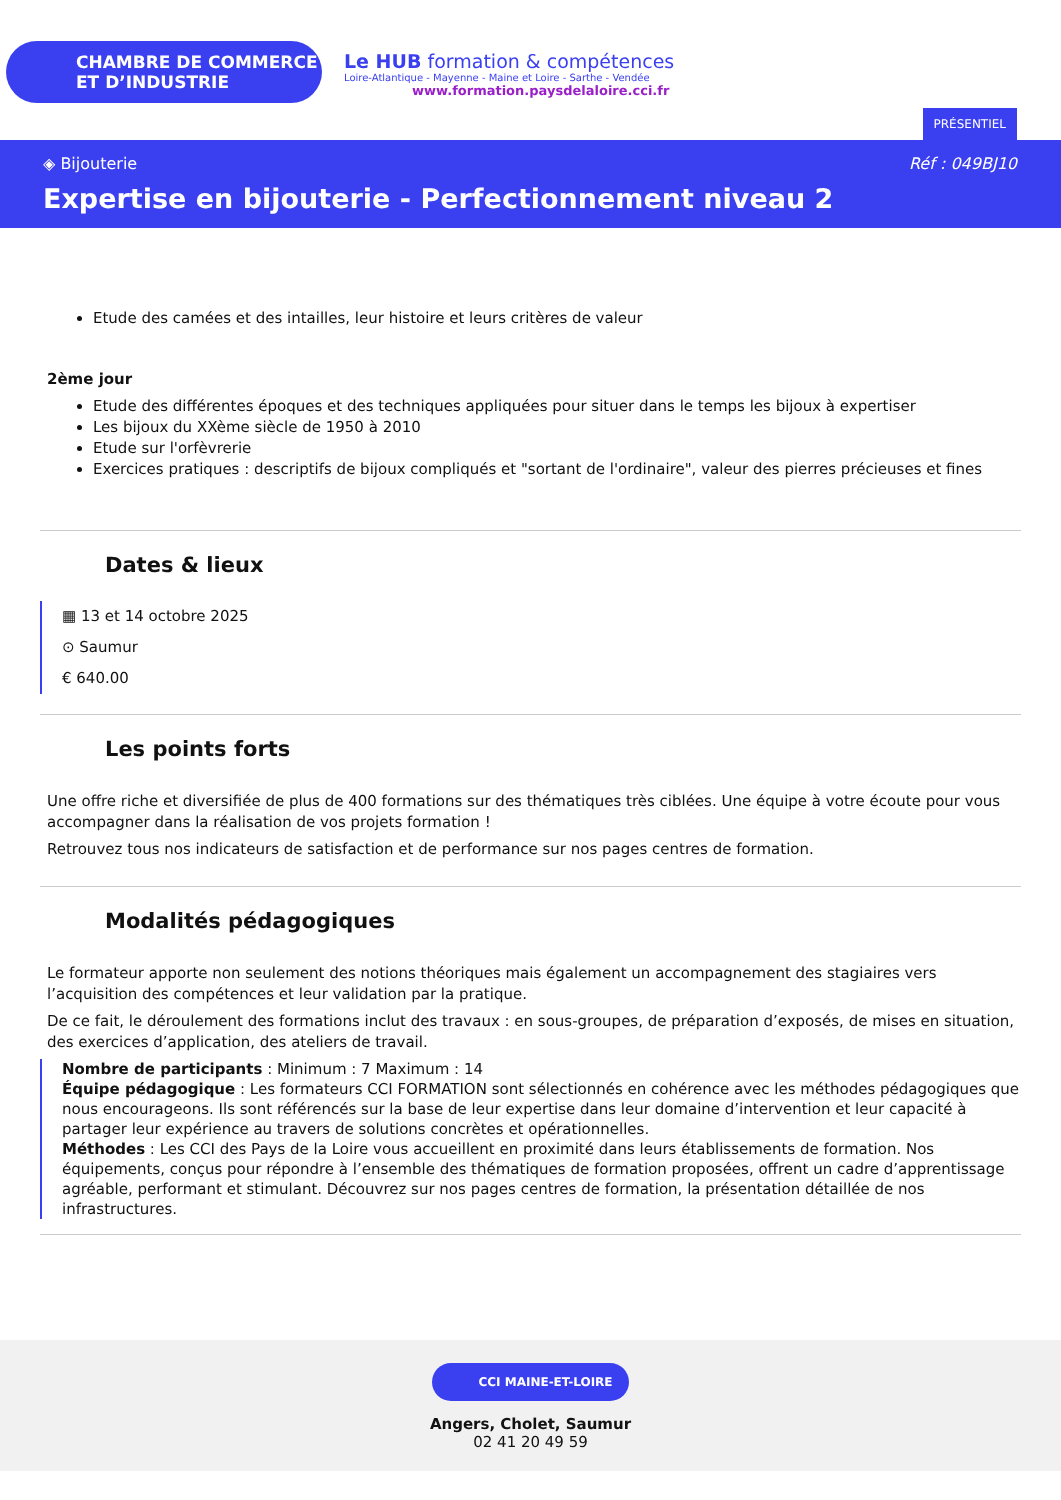CHAMBRE DE COMMERCE
ET D’INDUSTRIE
Le HUB formation & compétences
Loire-Atlantique - Mayenne - Maine et Loire - Sarthe - Vendée
www.formation.paysdelaloire.cci.fr
PRÉSENTIEL
◈ Bijouterie Réf : 049BJ10
Expertise en bijouterie - Perfectionnement niveau 2
Etude des camées et des intailles, leur histoire et leurs critères de valeur
2ème jour
Etude des différentes époques et des techniques appliquées pour situer dans le temps les bijoux à expertiser
Les bijoux du XXème siècle de 1950 à 2010
Etude sur l'orfèvrerie
Exercices pratiques : descriptifs de bijoux compliqués et "sortant de l'ordinaire", valeur des pierres précieuses et fines
Dates & lieux
▦ 13 et 14 octobre 2025
⊙ Saumur
€ 640.00
Les points forts
Une offre riche et diversifiée de plus de 400 formations sur des thématiques très ciblées. Une équipe à votre écoute pour vous accompagner dans la réalisation de vos projets formation !
Retrouvez tous nos indicateurs de satisfaction et de performance sur nos pages centres de formation.
Modalités pédagogiques
Le formateur apporte non seulement des notions théoriques mais également un accompagnement des stagiaires vers l’acquisition des compétences et leur validation par la pratique.
De ce fait, le déroulement des formations inclut des travaux : en sous-groupes, de préparation d’exposés, de mises en situation, des exercices d’application, des ateliers de travail.
Nombre de participants : Minimum : 7 Maximum : 14
Équipe pédagogique : Les formateurs CCI FORMATION sont sélectionnés en cohérence avec les méthodes pédagogiques que nous encourageons. Ils sont référencés sur la base de leur expertise dans leur domaine d’intervention et leur capacité à partager leur expérience au travers de solutions concrètes et opérationnelles.
Méthodes : Les CCI des Pays de la Loire vous accueillent en proximité dans leurs établissements de formation. Nos équipements, conçus pour répondre à l’ensemble des thématiques de formation proposées, offrent un cadre d’apprentissage agréable, performant et stimulant. Découvrez sur nos pages centres de formation, la présentation détaillée de nos infrastructures.
CCI MAINE-ET-LOIRE
Angers, Cholet, Saumur
02 41 20 49 59